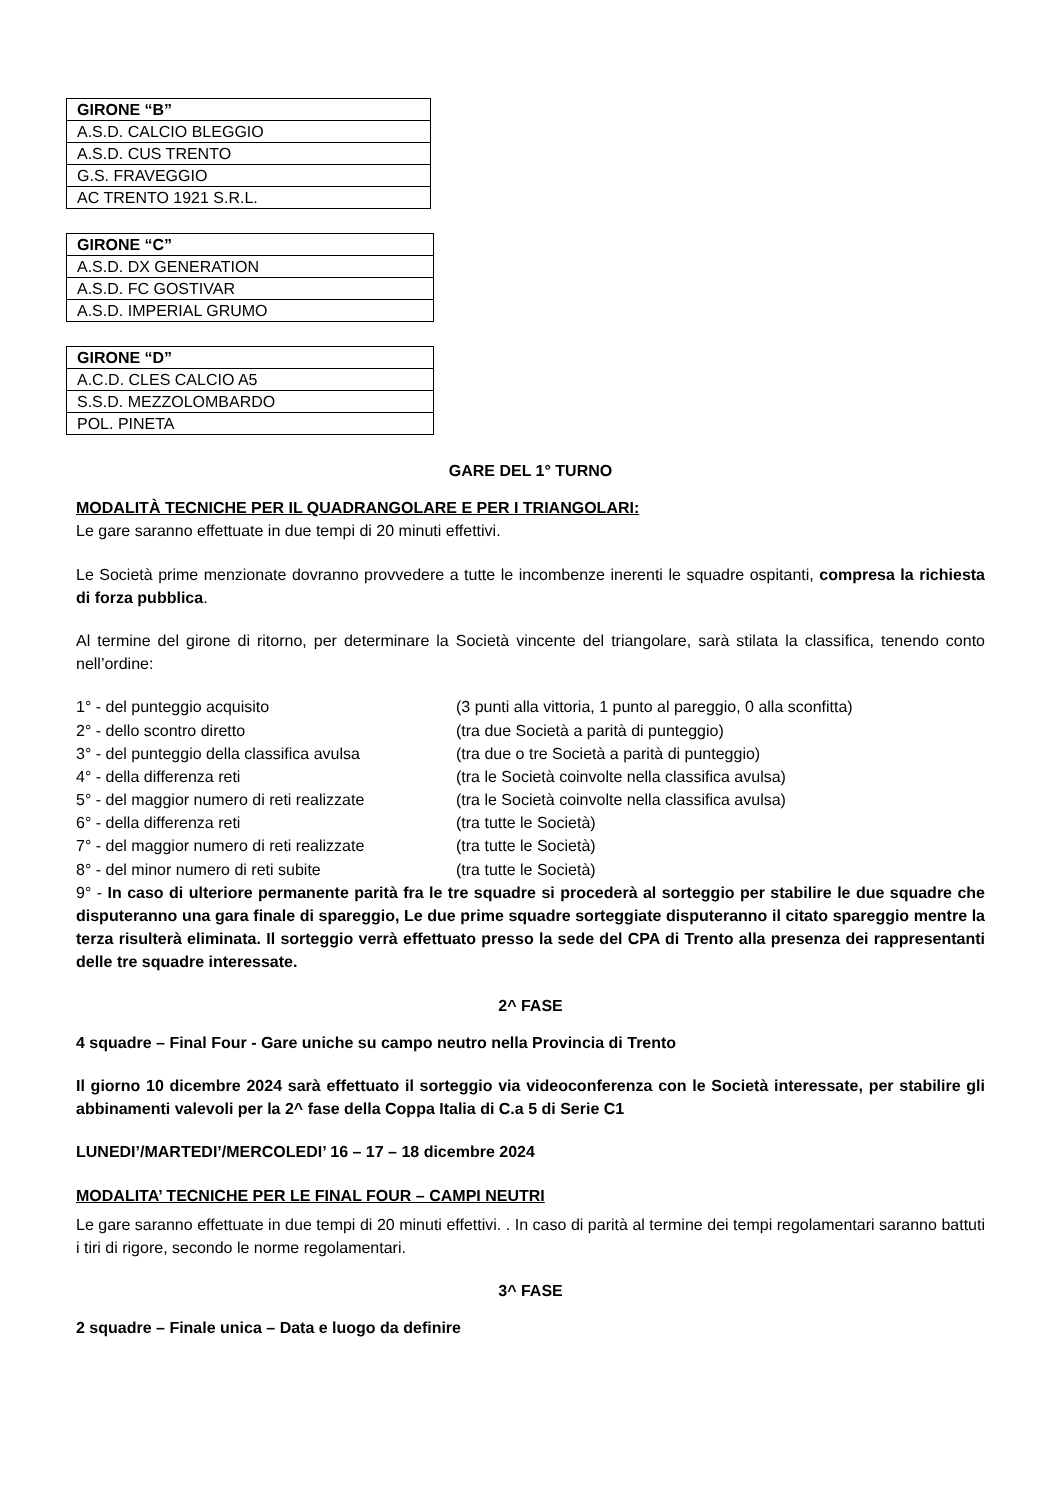| GIRONE “B” |
| --- |
| A.S.D. CALCIO BLEGGIO |
| A.S.D. CUS TRENTO |
| G.S. FRAVEGGIO |
| AC TRENTO 1921 S.R.L. |
| GIRONE “C” |
| --- |
| A.S.D. DX GENERATION |
| A.S.D. FC GOSTIVAR |
| A.S.D. IMPERIAL GRUMO |
| GIRONE “D” |
| --- |
| A.C.D. CLES CALCIO A5 |
| S.S.D. MEZZOLOMBARDO |
| POL. PINETA |
GARE DEL 1° TURNO
MODALITÀ TECNICHE PER IL QUADRANGOLARE E PER I TRIANGOLARI:
Le gare saranno effettuate in due tempi di 20 minuti effettivi.
Le Società prime menzionate dovranno provvedere a tutte le incombenze inerenti le squadre ospitanti, compresa la richiesta di forza pubblica.
Al termine del girone di ritorno, per determinare la Società vincente del triangolare, sarà stilata la classifica, tenendo conto nell’ordine:
1° - del punteggio acquisito
(3 punti alla vittoria, 1 punto al pareggio, 0 alla sconfitta)
2° - dello scontro diretto
(tra due Società a parità di punteggio)
3° - del punteggio della classifica avulsa
(tra due o tre Società a parità di punteggio)
4° - della differenza reti
(tra le Società coinvolte nella classifica avulsa)
5° - del maggior numero di reti realizzate
(tra le Società coinvolte nella classifica avulsa)
6° - della differenza reti
(tra tutte le Società)
7° - del maggior numero di reti realizzate
(tra tutte le Società)
8° - del minor numero di reti subite
(tra tutte le Società)
9° - In caso di ulteriore permanente parità fra le tre squadre si procederà al sorteggio per stabilire le due squadre che disputeranno una gara finale di spareggio, Le due prime squadre sorteggiate disputeranno il citato spareggio mentre la terza risulterà eliminata. Il sorteggio verrà effettuato presso la sede del CPA di Trento alla presenza dei rappresentanti delle tre squadre interessate.
2^ FASE
4 squadre – Final Four - Gare uniche su campo neutro nella Provincia di Trento
Il giorno 10 dicembre 2024 sarà effettuato il sorteggio via videoconferenza con le Società interessate, per stabilire gli abbinamenti valevoli per la 2^ fase della Coppa Italia di C.a 5 di Serie C1
LUNEDI’/MARTEDI’/MERCOLEDI’ 16 – 17 – 18 dicembre 2024
MODALITA’ TECNICHE PER LE FINAL FOUR – CAMPI NEUTRI
Le gare saranno effettuate in due tempi di 20 minuti effettivi. . In caso di parità al termine dei tempi regolamentari saranno battuti i tiri di rigore, secondo le norme regolamentari.
3^ FASE
2 squadre – Finale unica – Data e luogo da definire